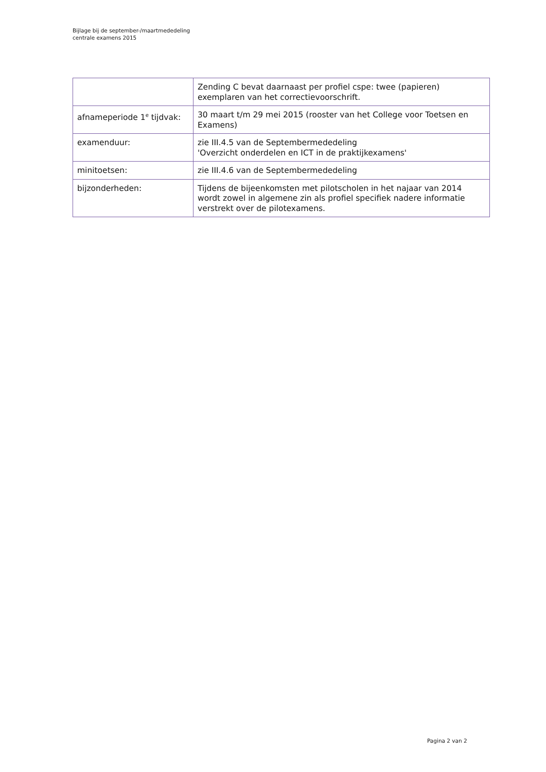Bijlage bij de september-/maartmededeling
centrale examens 2015
| | Zending C bevat daarnaast per profiel cspe: twee (papieren) exemplaren van het correctievoorschrift. |
| afnameperiode 1<sup>e</sup> tijdvak: | 30 maart t/m 29 mei 2015 (rooster van het College voor Toetsen en Examens) |
| examenduur: | zie III.4.5 van de Septembermededeling 'Overzicht onderdelen en ICT in de praktijkexamens' |
| minitoetsen: | zie III.4.6 van de Septembermededeling |
| bijzonderheden: | Tijdens de bijeenkomsten met pilotscholen in het najaar van 2014 wordt zowel in algemene zin als profiel specifiek nadere informatie verstrekt over de pilotexamens. |
Pagina 2 van 2